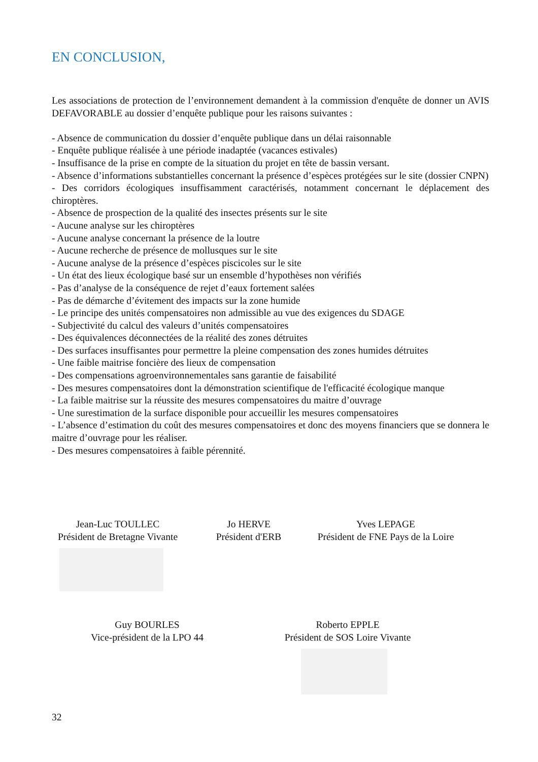EN CONCLUSION,
Les associations de protection de l’environnement demandent à la commission d'enquête de donner un AVIS DEFAVORABLE au dossier d’enquête publique pour les raisons suivantes :
- Absence de communication du dossier d’enquête publique dans un délai raisonnable
- Enquête publique réalisée à une période inadaptée (vacances estivales)
- Insuffisance de la prise en compte de la situation du projet en tête de bassin versant.
- Absence d’informations substantielles concernant la présence d’espèces protégées sur le site (dossier CNPN)
- Des corridors écologiques insuffisamment caractérisés, notamment concernant le déplacement des chiroptères.
- Absence de prospection de la qualité des insectes présents sur le site
- Aucune analyse sur les chiroptères
- Aucune analyse concernant la présence de la loutre
- Aucune recherche de présence de mollusques sur le site
- Aucune analyse de la présence d’espèces piscicoles sur le site
- Un état des lieux écologique basé sur un ensemble d’hypothèses non vérifiés
- Pas d’analyse de la conséquence de rejet d’eaux fortement salées
- Pas de démarche d’évitement des impacts sur la zone humide
- Le principe des unités compensatoires non admissible au vue des exigences du SDAGE
- Subjectivité du calcul des valeurs d’unités compensatoires
- Des équivalences déconnectées de la réalité des zones détruites
- Des surfaces insuffisantes pour permettre la pleine compensation des zones humides détruites
- Une faible maitrise foncière des lieux de compensation
- Des compensations agroenvironnementales sans garantie de faisabilité
- Des mesures compensatoires dont la démonstration scientifique de l'efficacité écologique manque
- La faible maitrise sur la réussite des mesures compensatoires du maitre d’ouvrage
- Une surestimation de la surface disponible pour accueillir les mesures compensatoires
- L’absence d’estimation du coût des mesures compensatoires et donc des moyens financiers que se donnera le maitre d’ouvrage pour les réaliser.
- Des mesures compensatoires à faible pérennité.
Jean-Luc TOULLEC
Président de Bretagne Vivante
Jo HERVE
Président d'ERB
Yves LEPAGE
Président de FNE Pays de la Loire
Guy BOURLES
Vice-président de la LPO 44
Roberto EPPLE
Président de SOS Loire Vivante
32